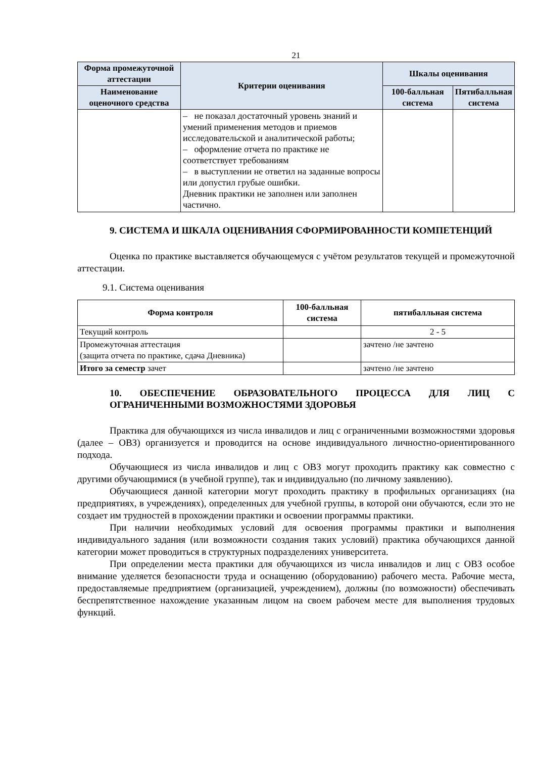21
| Форма промежуточной аттестации | Критерии оценивания | Шкалы оценивания | |
| --- | --- | --- | --- |
| Наименование оценочного средства | | 100-балльная система | Пятибалльная система |
| | – не показал достаточный уровень знаний и умений применения методов и приемов исследовательской и аналитической работы; – оформление отчета по практике не соответствует требованиям – в выступлении не ответил на заданные вопросы или допустил грубые ошибки. Дневник практики не заполнен или заполнен частично. | | |
9. СИСТЕМА И ШКАЛА ОЦЕНИВАНИЯ СФОРМИРОВАННОСТИ КОМПЕТЕНЦИЙ
Оценка по практике выставляется обучающемуся с учётом результатов текущей и промежуточной аттестации.
9.1. Система оценивания
| Форма контроля | 100-балльная система | пятибалльная система |
| --- | --- | --- |
| Текущий контроль | | 2 - 5 |
| Промежуточная аттестация (защита отчета по практике, сдача Дневника) | | зачтено /не зачтено |
| Итого за семестр зачет | | зачтено /не зачтено |
10. ОБЕСПЕЧЕНИЕ ОБРАЗОВАТЕЛЬНОГО ПРОЦЕССА ДЛЯ ЛИЦ С ОГРАНИЧЕННЫМИ ВОЗМОЖНОСТЯМИ ЗДОРОВЬЯ
Практика для обучающихся из числа инвалидов и лиц с ограниченными возможностями здоровья (далее – ОВЗ) организуется и проводится на основе индивидуального личностно-ориентированного подхода.
Обучающиеся из числа инвалидов и лиц с ОВЗ могут проходить практику как совместно с другими обучающимися (в учебной группе), так и индивидуально (по личному заявлению).
Обучающиеся данной категории могут проходить практику в профильных организациях (на предприятиях, в учреждениях), определенных для учебной группы, в которой они обучаются, если это не создает им трудностей в прохождении практики и освоении программы практики.
При наличии необходимых условий для освоения программы практики и выполнения индивидуального задания (или возможности создания таких условий) практика обучающихся данной категории может проводиться в структурных подразделениях университета.
При определении места практики для обучающихся из числа инвалидов и лиц с ОВЗ особое внимание уделяется безопасности труда и оснащению (оборудованию) рабочего места. Рабочие места, предоставляемые предприятием (организацией, учреждением), должны (по возможности) обеспечивать беспрепятственное нахождение указанным лицом на своем рабочем месте для выполнения трудовых функций.